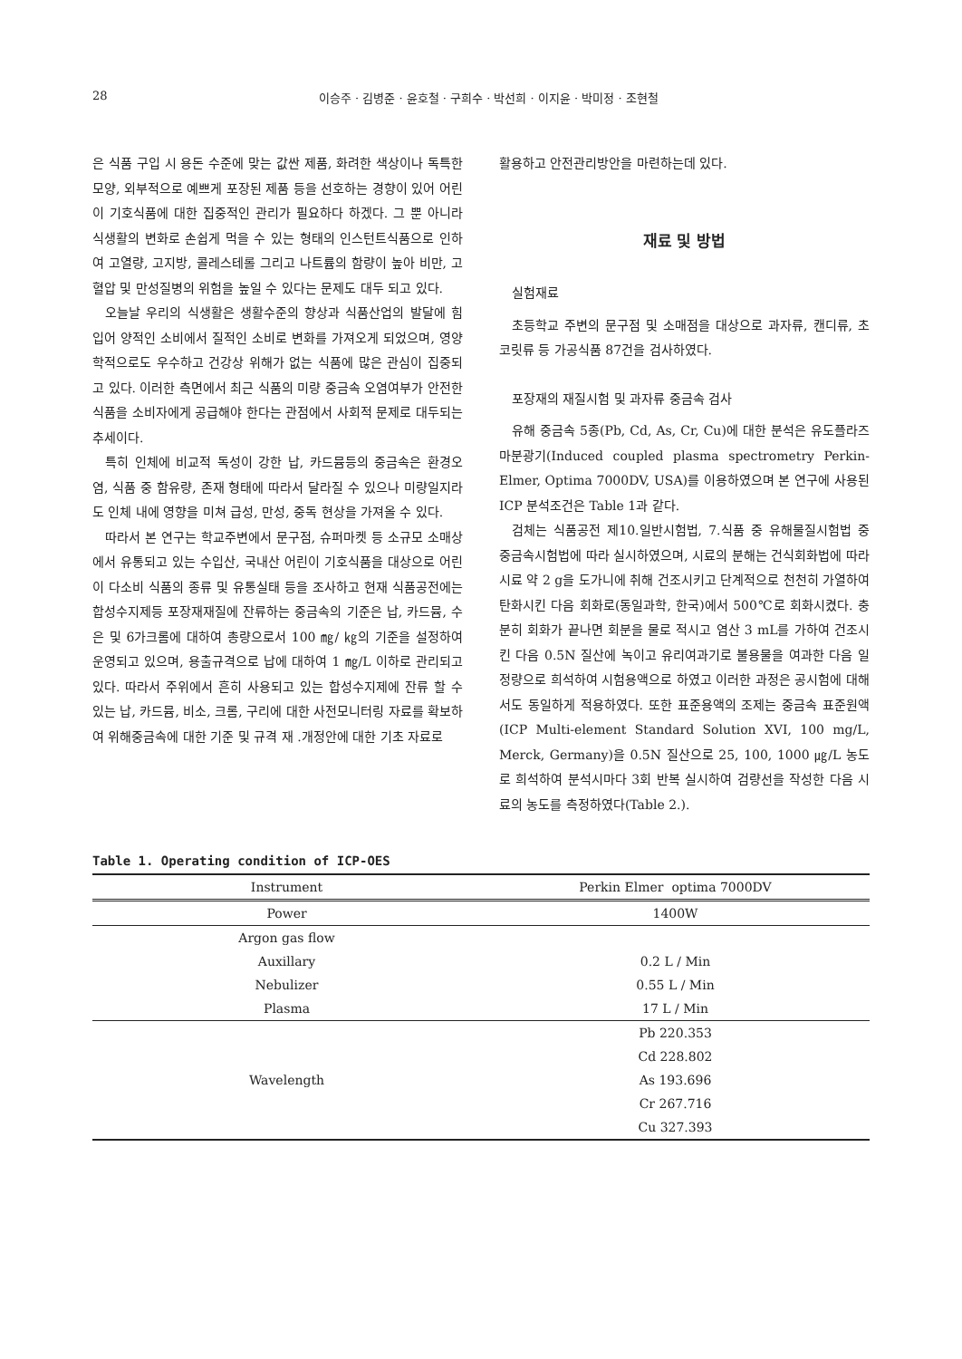28 이승주 · 김병준 · 윤호철 · 구희수 · 박선희 · 이지윤 · 박미정 · 조현철
은 식품 구입 시 용돈 수준에 맞는 값싼 제품, 화려한 색상이나 독특한 모양, 외부적으로 예쁘게 포장된 제품 등을 선호하는 경향이 있어 어린이 기호식품에 대한 집중적인 관리가 필요하다 하겠다. 그 뿐 아니라 식생활의 변화로 손쉽게 먹을 수 있는 형태의 인스턴트식품으로 인하여 고열량, 고지방, 콜레스테롤 그리고 나트륨의 함량이 높아 비만, 고혈압 및 만성질병의 위험을 높일 수 있다는 문제도 대두 되고 있다.
오늘날 우리의 식생활은 생활수준의 향상과 식품산업의 발달에 힘입어 양적인 소비에서 질적인 소비로 변화를 가져오게 되었으며, 영양학적으로도 우수하고 건강상 위해가 없는 식품에 많은 관심이 집중되고 있다. 이러한 측면에서 최근 식품의 미량 중금속 오염여부가 안전한 식품을 소비자에게 공급해야 한다는 관점에서 사회적 문제로 대두되는 추세이다.
특히 인체에 비교적 독성이 강한 납, 카드뮴등의 중금속은 환경오염, 식품 중 함유량, 존재 형태에 따라서 달라질 수 있으나 미량일지라도 인체 내에 영향을 미쳐 급성, 만성, 중독 현상을 가져올 수 있다.
따라서 본 연구는 학교주변에서 문구점, 슈퍼마켓 등 소규모 소매상에서 유통되고 있는 수입산, 국내산 어린이 기호식품을 대상으로 어린이 다소비 식품의 종류 및 유통실태 등을 조사하고 현재 식품공전에는 합성수지제등 포장재재질에 잔류하는 중금속의 기준은 납, 카드뮴, 수은 및 6가크롬에 대하여 총량으로서 100 ㎎/ ㎏의 기준을 설정하여 운영되고 있으며, 용출규격으로 납에 대하여 1 ㎎/L 이하로 관리되고 있다. 따라서 주위에서 흔히 사용되고 있는 합성수지제에 잔류 할 수 있는 납, 카드뮴, 비소, 크롬, 구리에 대한 사전모니터링 자료를 확보하여 위해중금속에 대한 기준 및 규격 재 .개정안에 대한 기초 자료로
활용하고 안전관리방안을 마련하는데 있다.
재료 및 방법
실험재료
초등학교 주변의 문구점 및 소매점을 대상으로 과자류, 캔디류, 초코릿류 등 가공식품 87건을 검사하였다.
포장재의 재질시험 및 과자류 중금속 검사
유해 중금속 5종(Pb, Cd, As, Cr, Cu)에 대한 분석은 유도플라즈마분광기(Induced coupled plasma spectrometry Perkin-Elmer, Optima 7000DV, USA)를 이용하였으며 본 연구에 사용된 ICP 분석조건은 Table 1과 같다.
검체는 식품공전 제10.일반시험법, 7.식품 중 유해물질시험법 중 중금속시험법에 따라 실시하였으며, 시료의 분해는 건식회화법에 따라 시료 약 2 g을 도가니에 취해 건조시키고 단계적으로 천천히 가열하여 탄화시킨 다음 회화로(동일과학, 한국)에서 500℃로 회화시켰다. 충분히 회화가 끝나면 회분을 물로 적시고 염산 3 mL를 가하여 건조시킨 다음 0.5N 질산에 녹이고 유리여과기로 불용물을 여과한 다음 일정량으로 희석하여 시험용액으로 하였고 이러한 과정은 공시험에 대해서도 동일하게 적용하였다. 또한 표준용액의 조제는 중금속 표준원액(ICP Multi-element Standard Solution XVI, 100 mg/L, Merck, Germany)을 0.5N 질산으로 25, 100, 1000 ㎍/L 농도로 희석하여 분석시마다 3회 반복 실시하여 검량선을 작성한 다음 시료의 농도를 측정하였다(Table 2.).
Table 1. Operating condition of ICP-OES
| Instrument | Perkin Elmer optima 7000DV |
| --- | --- |
| Power | 1400W |
| Argon gas flow | |
| Auxillary | 0.2 L / Min |
| Nebulizer | 0.55 L / Min |
| Plasma | 17 L / Min |
| Wavelength | Pb 220.353 |
| | Cd 228.802 |
| | As 193.696 |
| | Cr 267.716 |
| | Cu 327.393 |